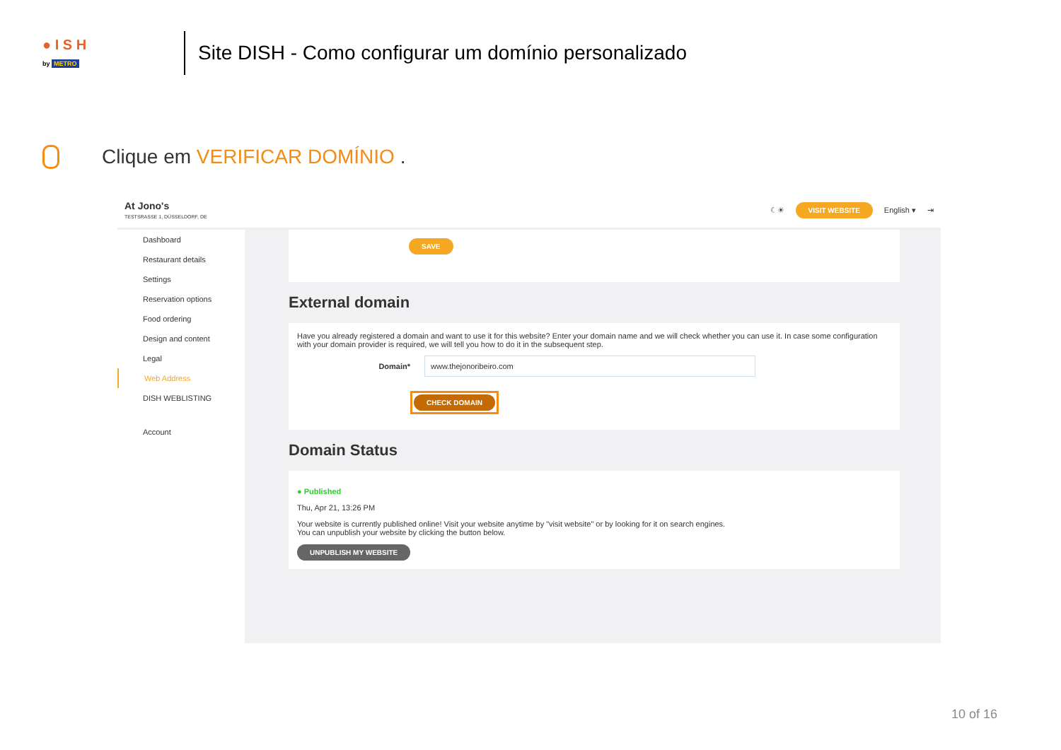● I S H
by METRO
Site DISH - Como configurar um domínio personalizado
Clique em VERIFICAR DOMÍNIO .
At Jono's
TESTSRASSE 1, DÜSSELDORF, DE
☾☀ VISIT WEBSITE English ▾ ⇥
Dashboard
Restaurant details
Settings
Reservation options
Food ordering
Design and content
Legal
Web Address
DISH WEBLISTING
Account
SAVE
External domain
Have you already registered a domain and want to use it for this website? Enter your domain name and we will check whether you can use it. In case some configuration with your domain provider is required, we will tell you how to do it in the subsequent step.
Domain* www.thejonoribeiro.com
CHECK DOMAIN
Domain Status
● Published
Thu, Apr 21, 13:26 PM
Your website is currently published online! Visit your website anytime by "visit website" or by looking for it on search engines.
You can unpublish your website by clicking the button below.
UNPUBLISH MY WEBSITE
10 of 16